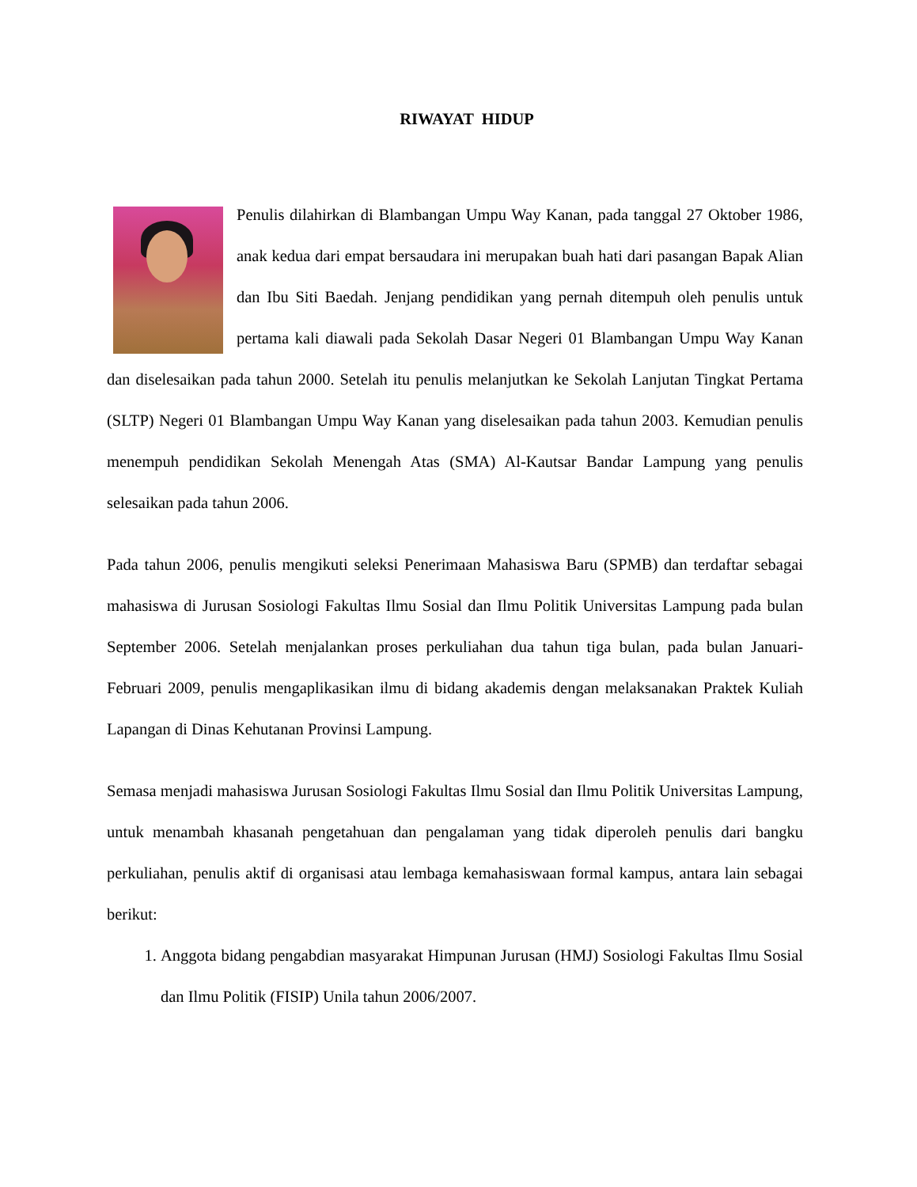RIWAYAT HIDUP
Penulis dilahirkan di Blambangan Umpu Way Kanan, pada tanggal 27 Oktober 1986, anak kedua dari empat bersaudara ini merupakan buah hati dari pasangan Bapak Alian dan Ibu Siti Baedah. Jenjang pendidikan yang pernah ditempuh oleh penulis untuk pertama kali diawali pada Sekolah Dasar Negeri 01 Blambangan Umpu Way Kanan dan diselesaikan pada tahun 2000. Setelah itu penulis melanjutkan ke Sekolah Lanjutan Tingkat Pertama (SLTP) Negeri 01 Blambangan Umpu Way Kanan yang diselesaikan pada tahun 2003. Kemudian penulis menempuh pendidikan Sekolah Menengah Atas (SMA) Al-Kautsar Bandar Lampung yang penulis selesaikan pada tahun 2006.
Pada tahun 2006, penulis mengikuti seleksi Penerimaan Mahasiswa Baru (SPMB) dan terdaftar sebagai mahasiswa di Jurusan Sosiologi Fakultas Ilmu Sosial dan Ilmu Politik Universitas Lampung pada bulan September 2006. Setelah menjalankan proses perkuliahan dua tahun tiga bulan, pada bulan Januari-Februari 2009, penulis mengaplikasikan ilmu di bidang akademis dengan melaksanakan Praktek Kuliah Lapangan di Dinas Kehutanan Provinsi Lampung.
Semasa menjadi mahasiswa Jurusan Sosiologi Fakultas Ilmu Sosial dan Ilmu Politik Universitas Lampung, untuk menambah khasanah pengetahuan dan pengalaman yang tidak diperoleh penulis dari bangku perkuliahan, penulis aktif di organisasi atau lembaga kemahasiswaan formal kampus, antara lain sebagai berikut:
1. Anggota bidang pengabdian masyarakat Himpunan Jurusan (HMJ) Sosiologi Fakultas Ilmu Sosial dan Ilmu Politik (FISIP) Unila tahun 2006/2007.